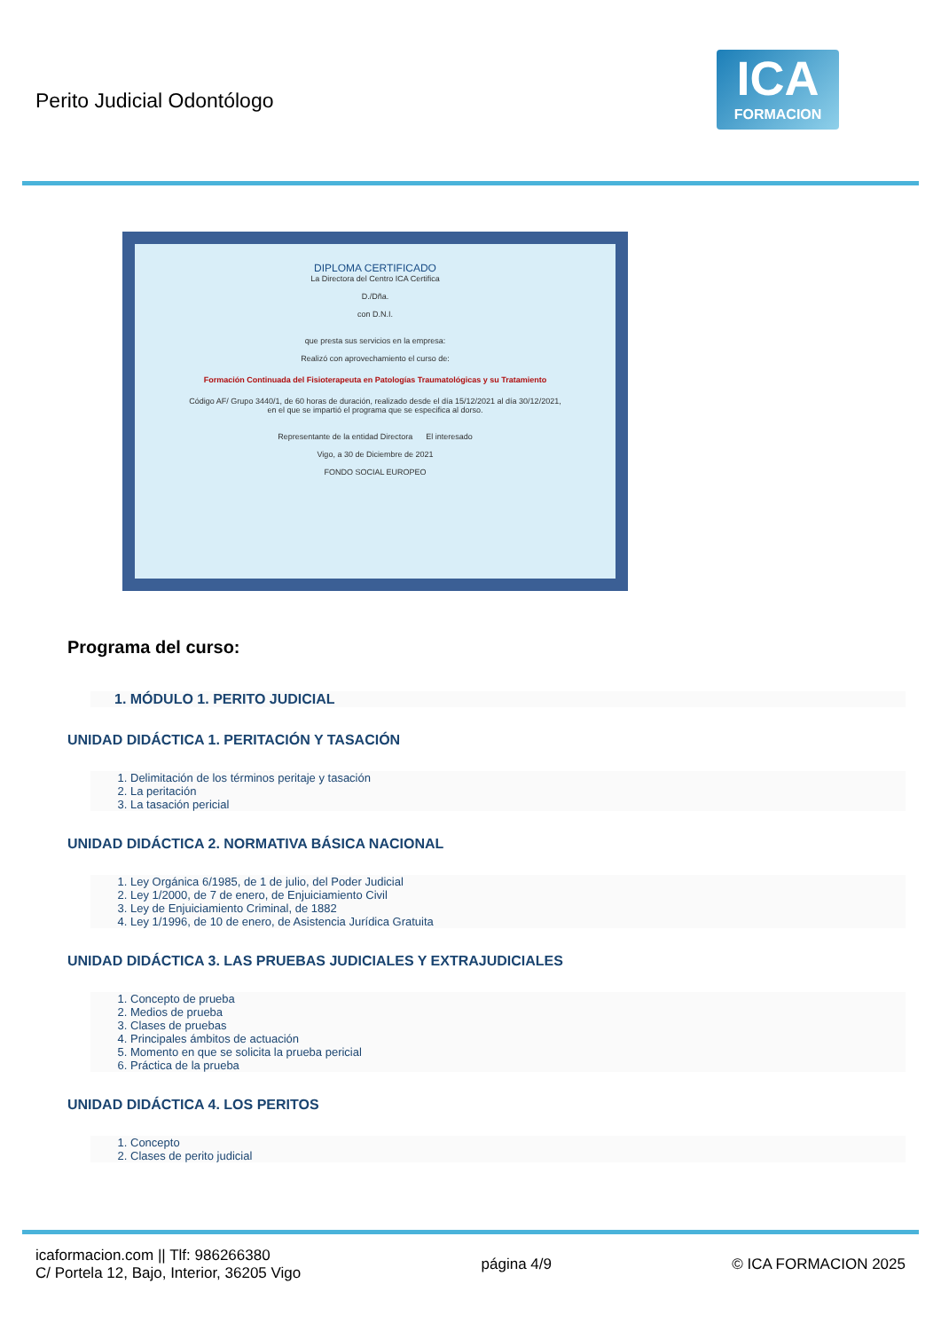Perito Judicial Odontólogo
ICA
FORMACION
DIPLOMA CERTIFICADO
La Directora del Centro ICA Certifica
D./Dña.
con D.N.I.
que presta sus servicios en la empresa:
Realizó con aprovechamiento el curso de:
Formación Continuada del Fisioterapeuta en Patologías Traumatológicas y su Tratamiento
Código AF/ Grupo 3440/1, de 60 horas de duración, realizado desde el día 15/12/2021 al día 30/12/2021,
en el que se impartió el programa que se especifica al dorso.
Representante de la entidad Directora El interesado
Vigo, a 30 de Diciembre de 2021
FONDO SOCIAL EUROPEO
Programa del curso:
1. MÓDULO 1. PERITO JUDICIAL
UNIDAD DIDÁCTICA 1. PERITACIÓN Y TASACIÓN
1. Delimitación de los términos peritaje y tasación
2. La peritación
3. La tasación pericial
UNIDAD DIDÁCTICA 2. NORMATIVA BÁSICA NACIONAL
1. Ley Orgánica 6/1985, de 1 de julio, del Poder Judicial
2. Ley 1/2000, de 7 de enero, de Enjuiciamiento Civil
3. Ley de Enjuiciamiento Criminal, de 1882
4. Ley 1/1996, de 10 de enero, de Asistencia Jurídica Gratuita
UNIDAD DIDÁCTICA 3. LAS PRUEBAS JUDICIALES Y EXTRAJUDICIALES
1. Concepto de prueba
2. Medios de prueba
3. Clases de pruebas
4. Principales ámbitos de actuación
5. Momento en que se solicita la prueba pericial
6. Práctica de la prueba
UNIDAD DIDÁCTICA 4. LOS PERITOS
1. Concepto
2. Clases de perito judicial
icaformacion.com || Tlf: 986266380
C/ Portela 12, Bajo, Interior, 36205 Vigo
página 4/9 © ICA FORMACION 2025